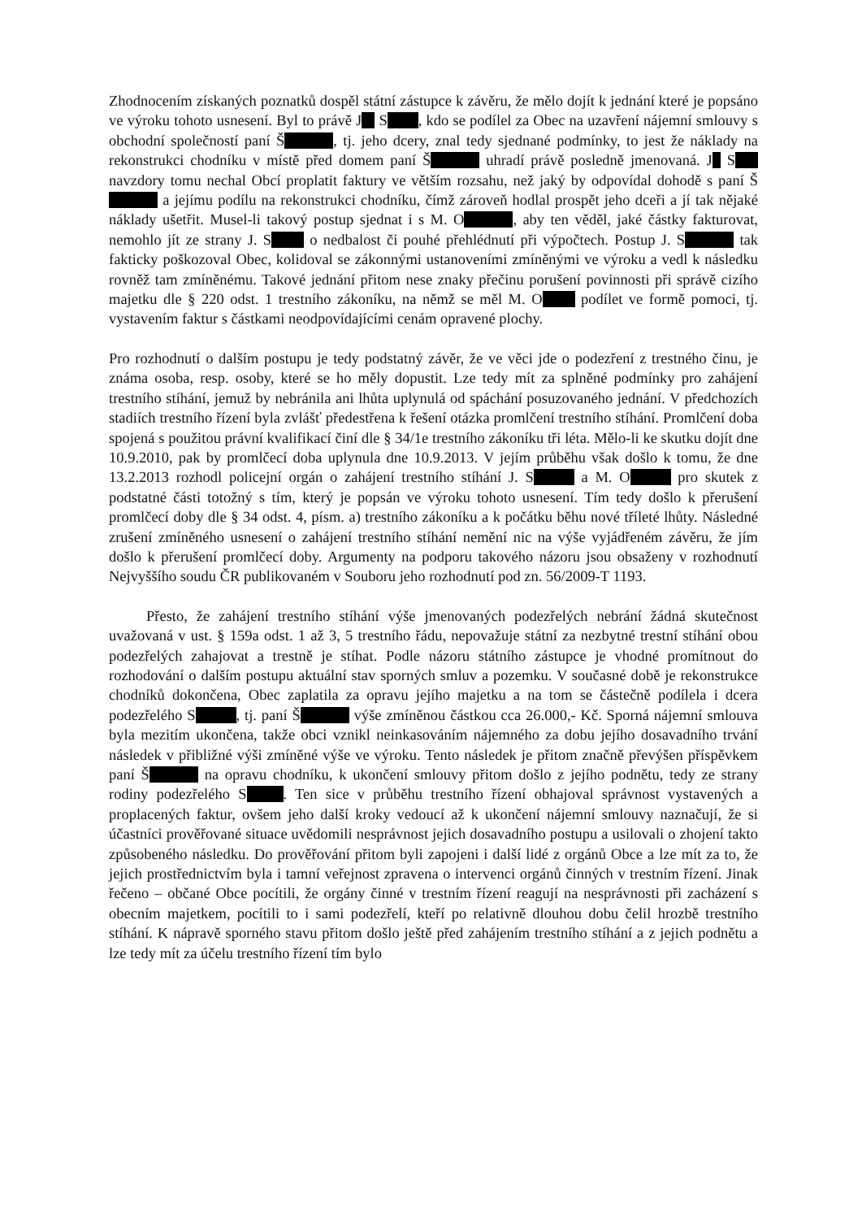Zhodnocením získaných poznatků dospěl státní zástupce k závěru, že mělo dojít k jednání které je popsáno ve výroku tohoto usnesení. Byl to právě J S , kdo se podílel za Obec na uzavření nájemní smlouvy s obchodní společností paní Š , tj. jeho dcery, znal tedy sjednané podmínky, to jest že náklady na rekonstrukci chodníku v místě před domem paní Š uhradí právě posledně jmenovaná. J S navzdory tomu nechal Obcí proplatit faktury ve větším rozsahu, než jaký by odpovídal dohodě s paní Š a jejímu podílu na rekonstrukci chodníku, čímž zároveň hodlal prospět jeho dceři a jí tak nějaké náklady ušetřit. Musel-li takový postup sjednat i s M. O , aby ten věděl, jaké částky fakturovat, nemohlo jít ze strany J. S o nedbalost či pouhé přehlédnutí při výpočtech. Postup J. S tak fakticky poškozoval Obec, kolidoval se zákonnými ustanoveními zmíněnými ve výroku a vedl k následku rovněž tam zmíněnému. Takové jednání přitom nese znaky přečinu porušení povinnosti při správě cizího majetku dle § 220 odst. 1 trestního zákoníku, na němž se měl M. O podílet ve formě pomoci, tj. vystavením faktur s částkami neodpovídajícími cenám opravené plochy.
Pro rozhodnutí o dalším postupu je tedy podstatný závěr, že ve věci jde o podezření z trestného činu, je známa osoba, resp. osoby, které se ho měly dopustit. Lze tedy mít za splněné podmínky pro zahájení trestního stíhání, jemuž by nebránila ani lhůta uplynulá od spáchání posuzovaného jednání. V předchozích stadiích trestního řízení byla zvlášť předestřena k řešení otázka promlčení trestního stíhání. Promlčení doba spojená s použitou právní kvalifikací činí dle § 34/1e trestního zákoníku tři léta. Mělo-li ke skutku dojít dne 10.9.2010, pak by promlčecí doba uplynula dne 10.9.2013. V jejím průběhu však došlo k tomu, že dne 13.2.2013 rozhodl policejní orgán o zahájení trestního stíhání J. S a M. O pro skutek z podstatné části totožný s tím, který je popsán ve výroku tohoto usnesení. Tím tedy došlo k přerušení promlčecí doby dle § 34 odst. 4, písm. a) trestního zákoníku a k počátku běhu nové tříleté lhůty. Následné zrušení zmíněného usnesení o zahájení trestního stíhání nemění nic na výše vyjádřeném závěru, že jím došlo k přerušení promlčecí doby. Argumenty na podporu takového názoru jsou obsaženy v rozhodnutí Nejvyššího soudu ČR publikovaném v Souboru jeho rozhodnutí pod zn. 56/2009-T 1193.
Přesto, že zahájení trestního stíhání výše jmenovaných podezřelých nebrání žádná skutečnost uvažovaná v ust. § 159a odst. 1 až 3, 5 trestního řádu, nepovažuje státní za nezbytné trestní stíhání obou podezřelých zahajovat a trestně je stíhat. Podle názoru státního zástupce je vhodné promítnout do rozhodování o dalším postupu aktuální stav sporných smluv a pozemku. V současné době je rekonstrukce chodníků dokončena, Obec zaplatila za opravu jejího majetku a na tom se částečně podílela i dcera podezřelého S , tj. paní Š výše zmíněnou částkou cca 26.000,- Kč. Sporná nájemní smlouva byla mezitím ukončena, takže obci vznikl neinkasováním nájemného za dobu jejího dosavadního trvání následek v přibližné výši zmíněné výše ve výroku. Tento následek je přitom značně převýšen příspěvkem paní Š na opravu chodníku, k ukončení smlouvy přitom došlo z jejího podnětu, tedy ze strany rodiny podezřelého S . Ten sice v průběhu trestního řízení obhajoval správnost vystavených a proplacených faktur, ovšem jeho další kroky vedoucí až k ukončení nájemní smlouvy naznačují, že si účastníci prověřované situace uvědomili nesprávnost jejich dosavadního postupu a usilovali o zhojení takto způsobeného následku. Do prověřování přitom byli zapojeni i další lidé z orgánů Obce a lze mít za to, že jejich prostřednictvím byla i tamní veřejnost zpravena o intervenci orgánů činných v trestním řízení. Jinak řečeno – občané Obce pocítili, že orgány činné v trestním řízení reagují na nesprávnosti při zacházení s obecním majetkem, pocítili to i sami podezřelí, kteří po relativně dlouhou dobu čelil hrozbě trestního stíhání. K nápravě sporného stavu přitom došlo ještě před zahájením trestního stíhání a z jejich podnětu a lze tedy mít za účelu trestního řízení tím bylo